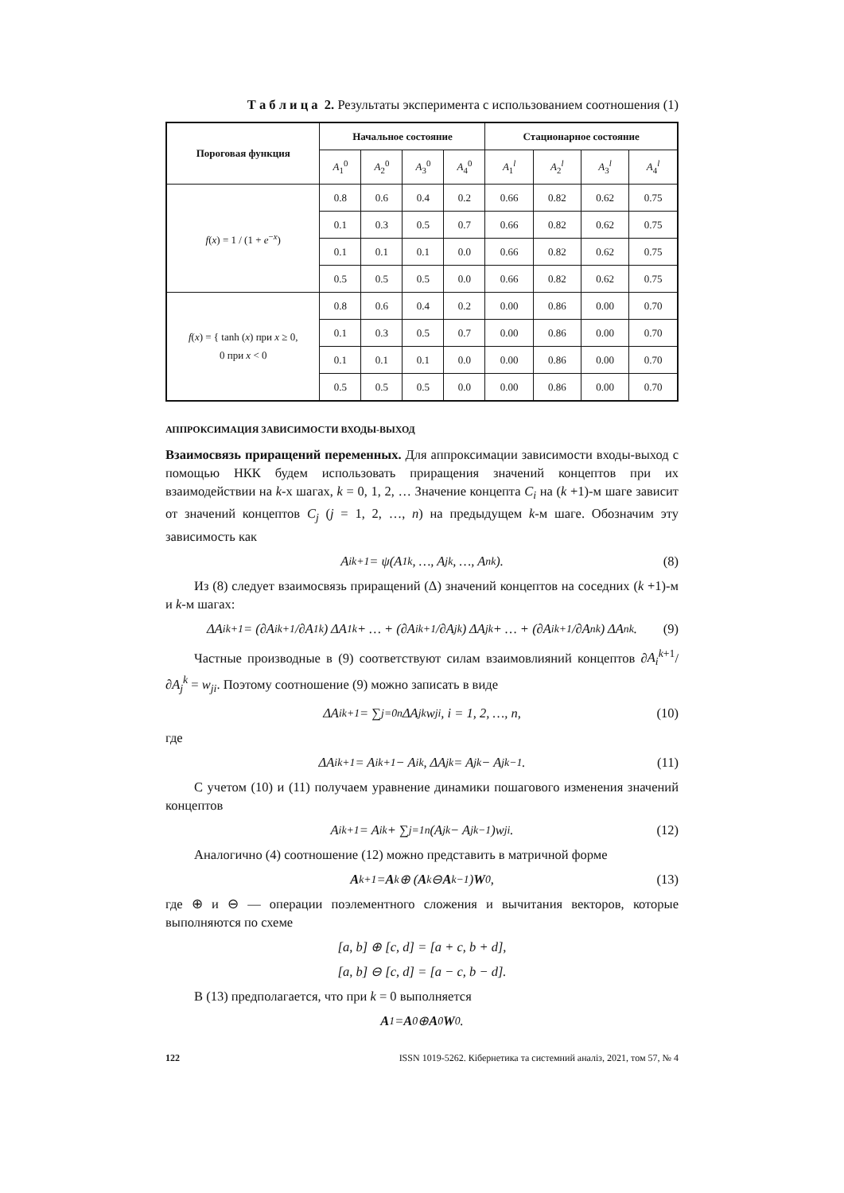Т а б л и ц а 2. Результаты эксперимента с использованием соотношения (1)
| Пороговая функция | Начальное состояние | | | | Стационарное состояние | | | |
| --- | --- | --- | --- | --- | --- | --- | --- | --- |
| | A<sub>1</sub><sup>0</sup> | A<sub>2</sub><sup>0</sup> | A<sub>3</sub><sup>0</sup> | A<sub>4</sub><sup>0</sup> | A<sub>1</sub><sup>l</sup> | A<sub>2</sub><sup>l</sup> | A<sub>3</sub><sup>l</sup> | A<sub>4</sub><sup>l</sup> |
| f ( x ) = 1 / (1 + e<sup>−x</sup>) | 0.8 | 0.6 | 0.4 | 0.2 | 0.66 | 0.82 | 0.62 | 0.75 |
| | 0.1 | 0.3 | 0.5 | 0.7 | 0.66 | 0.82 | 0.62 | 0.75 |
| | 0.1 | 0.1 | 0.1 | 0.0 | 0.66 | 0.82 | 0.62 | 0.75 |
| | 0.5 | 0.5 | 0.5 | 0.0 | 0.66 | 0.82 | 0.62 | 0.75 |
| f ( x ) = { tanh ( x ) при x ≥ 0, 0 при x < 0 | 0.8 | 0.6 | 0.4 | 0.2 | 0.00 | 0.86 | 0.00 | 0.70 |
| | 0.1 | 0.3 | 0.5 | 0.7 | 0.00 | 0.86 | 0.00 | 0.70 |
| | 0.1 | 0.1 | 0.1 | 0.0 | 0.00 | 0.86 | 0.00 | 0.70 |
| | 0.5 | 0.5 | 0.5 | 0.0 | 0.00 | 0.86 | 0.00 | 0.70 |
АППРОКСИМАЦИЯ ЗАВИСИМОСТИ ВХОДЫ-ВЫХОД
Взаимосвязь приращений переменных. Для аппроксимации зависимости входы-выход с помощью НКК будем использовать приращения значений концептов при их взаимодействии на k-х шагах, k = 0, 1, 2, … Значение концепта C<sub>i</sub> на (k +1)-м шаге зависит от значений концептов C<sub>j</sub> (j = 1, 2, …, n) на предыдущем k-м шаге. Обозначим эту зависимость как
A<sub>i</sub><sup>k+1</sup> = ψ(A<sub>1</sub><sup>k</sup>, …, A<sub>j</sub><sup>k</sup>, …, A<sub>n</sub><sup>k</sup>). (8)
Из (8) следует взаимосвязь приращений (Δ) значений концептов на соседних (k +1)-м и k-м шагах:
ΔA<sub>i</sub><sup>k+1</sup> = (∂A<sub>i</sub><sup>k+1</sup>/∂A<sub>1</sub><sup>k</sup>) ΔA<sub>1</sub><sup>k</sup> + … + (∂A<sub>i</sub><sup>k+1</sup>/∂A<sub>j</sub><sup>k</sup>) ΔA<sub>j</sub><sup>k</sup> + … + (∂A<sub>i</sub><sup>k+1</sup>/∂A<sub>n</sub><sup>k</sup>) ΔA<sub>n</sub><sup>k</sup>. (9)
Частные производные в (9) соответствуют силам взаимовлияний концептов ∂A<sub>i</sub><sup>k+1</sup>/∂A<sub>j</sub><sup>k</sup> = w<sub>ji</sub>. Поэтому соотношение (9) можно записать в виде
ΔA<sub>i</sub><sup>k+1</sup> = ∑<sub>j=0</sub><sup>n</sup> ΔA<sub>j</sub><sup>k</sup>w<sub>ji</sub>, i = 1, 2, …, n, (10)
где
ΔA<sub>i</sub><sup>k+1</sup> = A<sub>i</sub><sup>k+1</sup> − A<sub>i</sub><sup>k</sup>, ΔA<sub>j</sub><sup>k</sup> = A<sub>j</sub><sup>k</sup> − A<sub>j</sub><sup>k−1</sup>. (11)
С учетом (10) и (11) получаем уравнение динамики пошагового изменения значений концептов
A<sub>i</sub><sup>k+1</sup> = A<sub>i</sub><sup>k</sup> + ∑<sub>j=1</sub><sup>n</sup> (A<sub>j</sub><sup>k</sup> − A<sub>j</sub><sup>k−1</sup>)w<sub>ji</sub>. (12)
Аналогично (4) соотношение (12) можно представить в матричной форме
A<sup>k+1</sup> = A<sup>k</sup> ⊕ (A<sup>k</sup> ⊖ A<sup>k−1</sup>) W<sub>0</sub>, (13)
где ⊕ и ⊖ — операции поэлементного сложения и вычитания векторов, которые выполняются по схеме
[a, b] ⊕ [c, d] = [a + c, b + d],
[a, b] ⊖ [c, d] = [a − c, b − d].
В (13) предполагается, что при k = 0 выполняется
A<sup>1</sup> = A<sup>0</sup> ⊕ A<sup>0</sup> W<sub>0</sub>.
122 ISSN 1019-5262. Кібернетика та системний аналіз, 2021, том 57, № 4